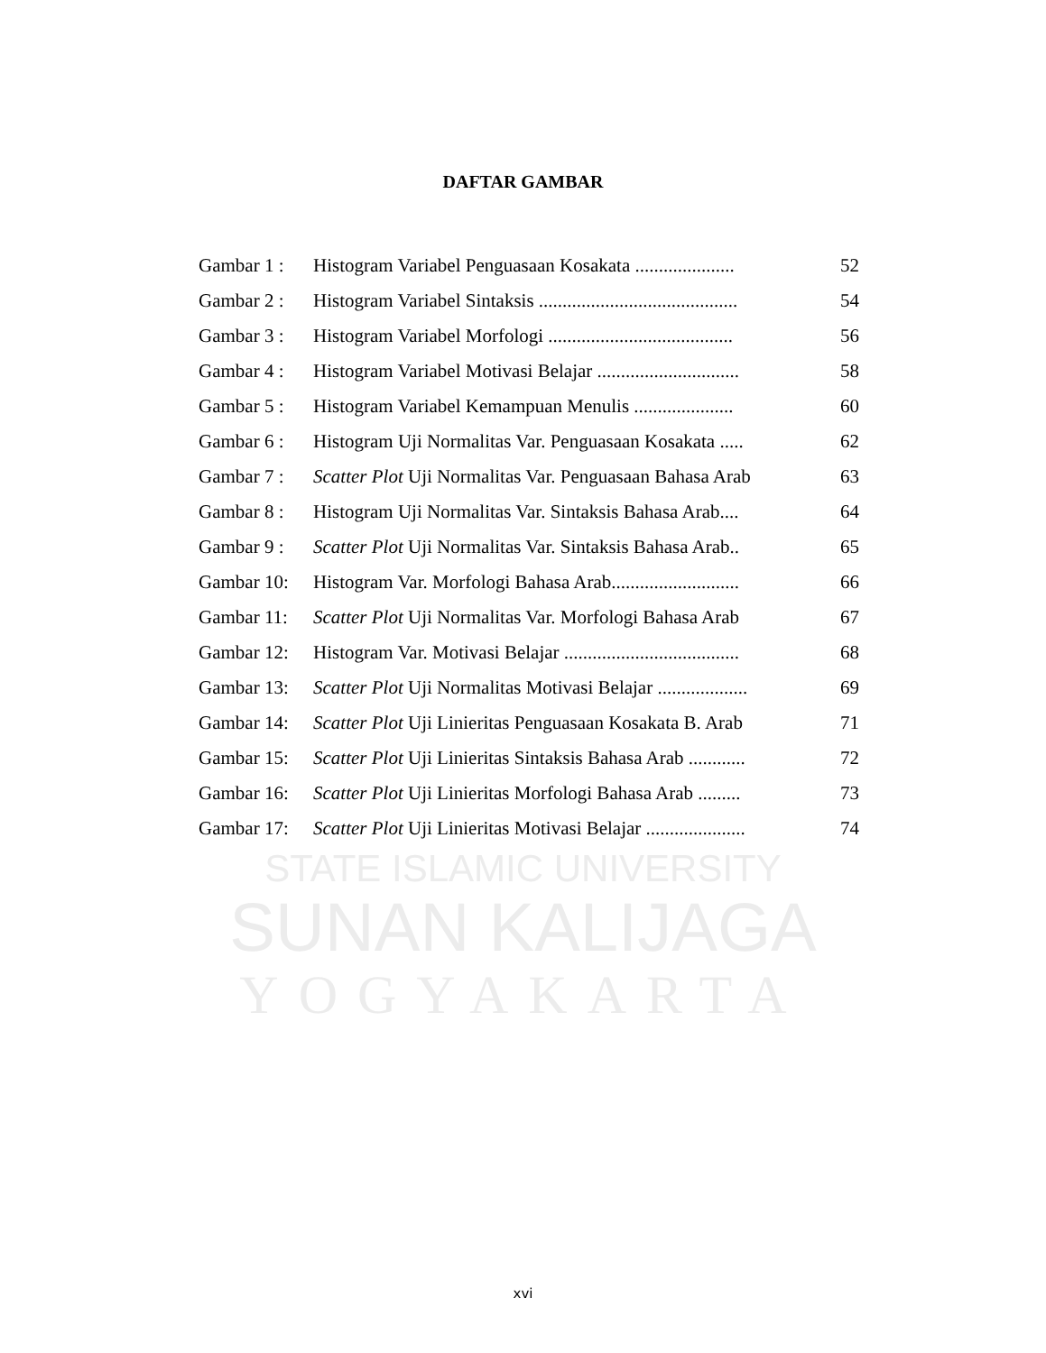DAFTAR GAMBAR
| Gambar 1 : | Histogram Variabel Penguasaan Kosakata ..................... | 52 |
| Gambar 2 : | Histogram Variabel Sintaksis .......................................... | 54 |
| Gambar 3 : | Histogram Variabel Morfologi ....................................... | 56 |
| Gambar 4 : | Histogram Variabel Motivasi Belajar .............................. | 58 |
| Gambar 5 : | Histogram Variabel Kemampuan Menulis ..................... | 60 |
| Gambar 6 : | Histogram Uji Normalitas Var. Penguasaan Kosakata ..... | 62 |
| Gambar 7 : | Scatter Plot Uji Normalitas Var. Penguasaan Bahasa Arab | 63 |
| Gambar 8 : | Histogram Uji Normalitas Var. Sintaksis Bahasa Arab.... | 64 |
| Gambar 9 : | Scatter Plot Uji Normalitas Var. Sintaksis Bahasa Arab.. | 65 |
| Gambar 10: | Histogram Var. Morfologi Bahasa Arab........................... | 66 |
| Gambar 11: | Scatter Plot Uji Normalitas Var. Morfologi Bahasa Arab | 67 |
| Gambar 12: | Histogram Var. Motivasi Belajar ..................................... | 68 |
| Gambar 13: | Scatter Plot Uji Normalitas Motivasi Belajar ................... | 69 |
| Gambar 14: | Scatter Plot Uji Linieritas Penguasaan Kosakata B. Arab | 71 |
| Gambar 15: | Scatter Plot Uji Linieritas Sintaksis Bahasa Arab ............ | 72 |
| Gambar 16: | Scatter Plot Uji Linieritas Morfologi Bahasa Arab ......... | 73 |
| Gambar 17: | Scatter Plot Uji Linieritas Motivasi Belajar ..................... | 74 |
STATE ISLAMIC UNIVERSITY
SUNAN KALIJAGA
YOGYAKARTA
xvi